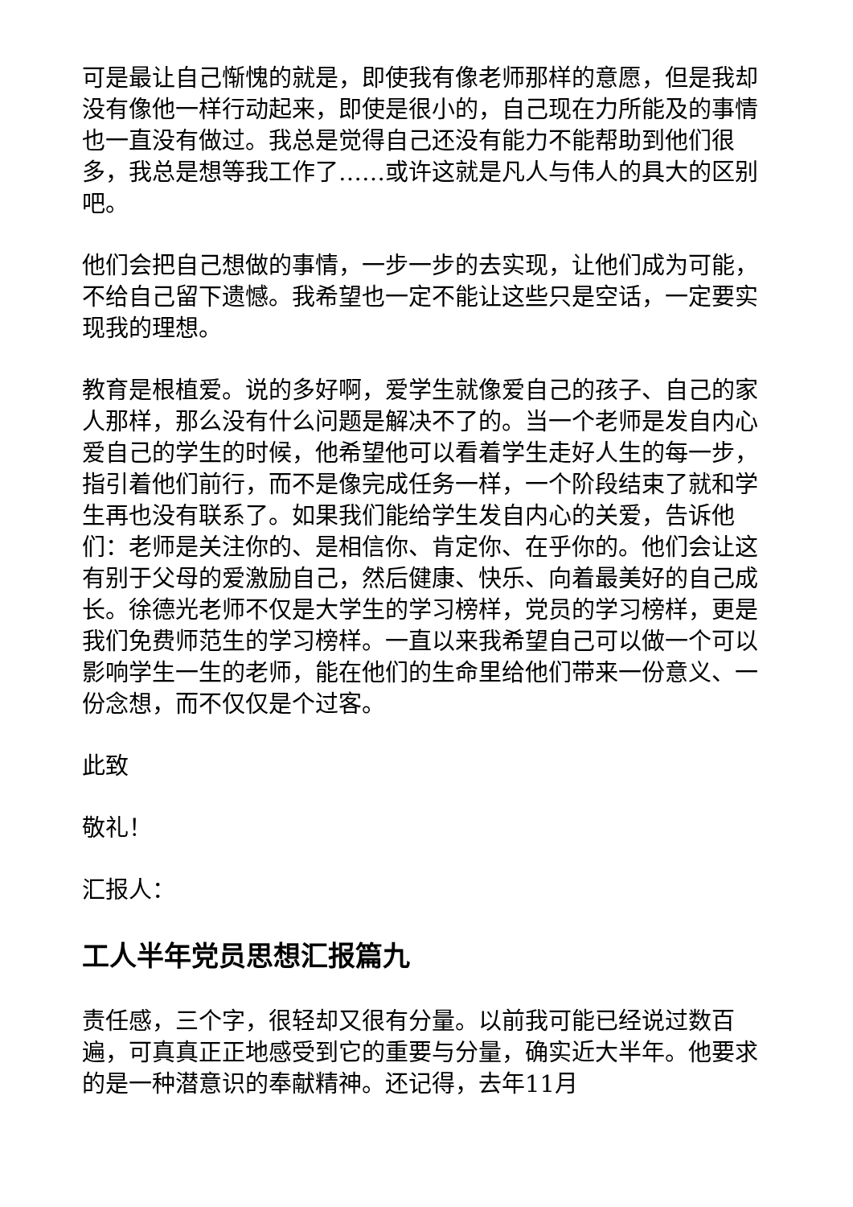可是最让自己惭愧的就是，即使我有像老师那样的意愿，但是我却没有像他一样行动起来，即使是很小的，自己现在力所能及的事情也一直没有做过。我总是觉得自己还没有能力不能帮助到他们很多，我总是想等我工作了……或许这就是凡人与伟人的具大的区别吧。
他们会把自己想做的事情，一步一步的去实现，让他们成为可能，不给自己留下遗憾。我希望也一定不能让这些只是空话，一定要实现我的理想。
教育是根植爱。说的多好啊，爱学生就像爱自己的孩子、自己的家人那样，那么没有什么问题是解决不了的。当一个老师是发自内心爱自己的学生的时候，他希望他可以看着学生走好人生的每一步，指引着他们前行，而不是像完成任务一样，一个阶段结束了就和学生再也没有联系了。如果我们能给学生发自内心的关爱，告诉他们：老师是关注你的、是相信你、肯定你、在乎你的。他们会让这有别于父母的爱激励自己，然后健康、快乐、向着最美好的自己成长。徐德光老师不仅是大学生的学习榜样，党员的学习榜样，更是我们免费师范生的学习榜样。一直以来我希望自己可以做一个可以影响学生一生的老师，能在他们的生命里给他们带来一份意义、一份念想，而不仅仅是个过客。
此致
敬礼！
汇报人：
工人半年党员思想汇报篇九
责任感，三个字，很轻却又很有分量。以前我可能已经说过数百遍，可真真正正地感受到它的重要与分量，确实近大半年。他要求的是一种潜意识的奉献精神。还记得，去年11月